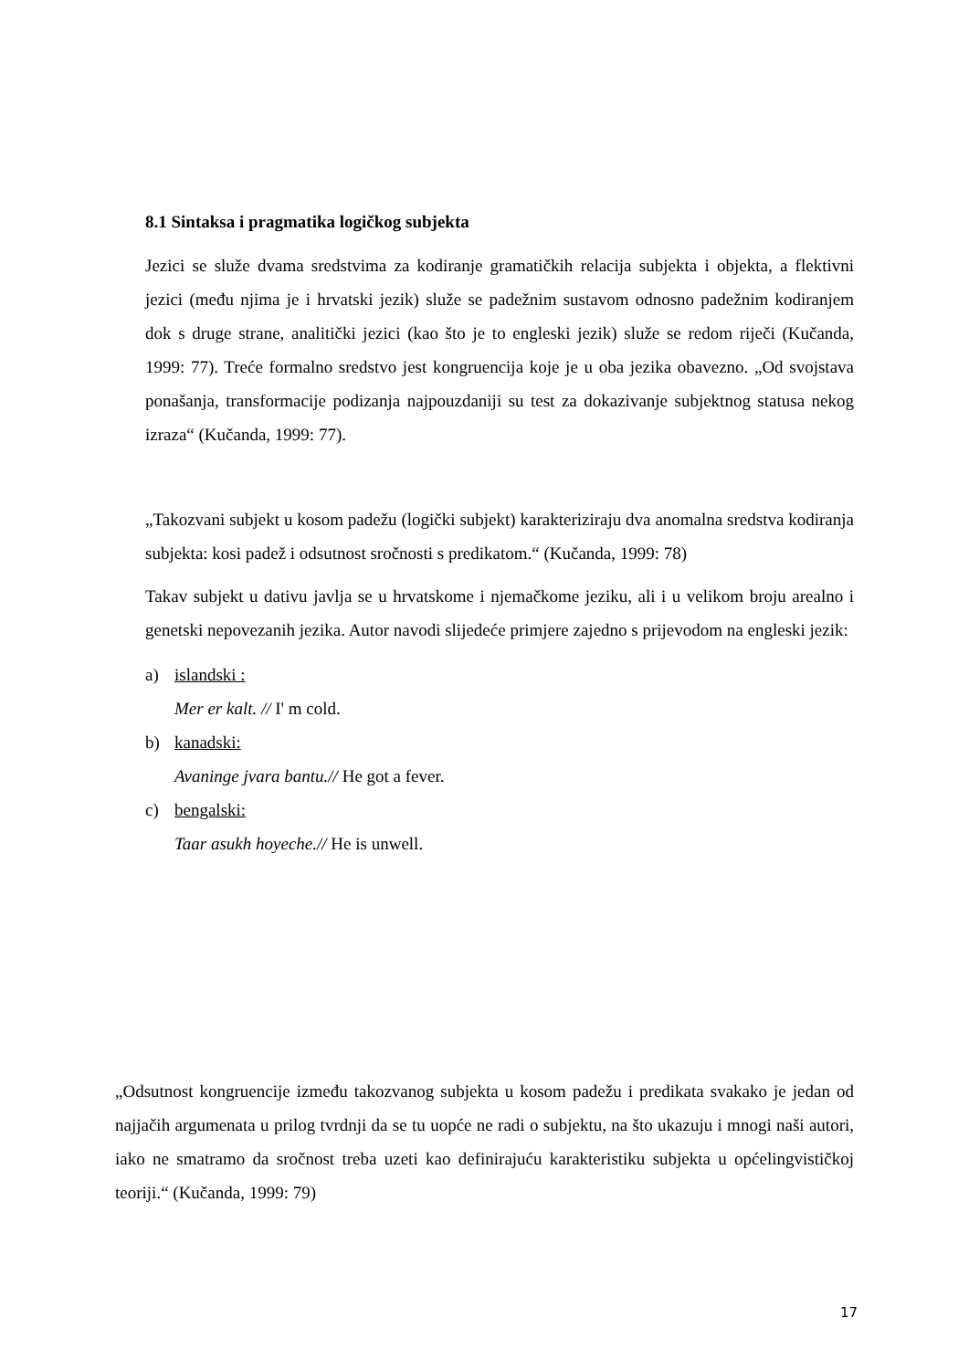8.1 Sintaksa i pragmatika logičkog subjekta
Jezici se služe dvama sredstvima za kodiranje gramatičkih relacija subjekta i objekta, a flektivni jezici (među njima je i hrvatski jezik) služe se padežnim sustavom odnosno padežnim kodiranjem dok s druge strane, analitički jezici (kao što je to engleski jezik) služe se redom riječi (Kučanda, 1999: 77). Treće formalno sredstvo jest kongruencija koje je u oba jezika obavezno. „Od svojstava ponašanja, transformacije podizanja najpouzdaniji su test za dokazivanje subjektnog statusa nekog izraza“ (Kučanda, 1999: 77).
„Takozvani subjekt u kosom padežu (logički subjekt) karakteriziraju dva anomalna sredstva kodiranja subjekta: kosi padež i odsutnost sročnosti s predikatom.“ (Kučanda, 1999: 78)
Takav subjekt u dativu javlja se u hrvatskome i njemačkome jeziku, ali i u velikom broju arealno i genetski nepovezanih jezika. Autor navodi slijedeće primjere zajedno s prijevodom na engleski jezik:
a) islandski :
Mer er kalt. // I' m cold.
b) kanadski:
Avaninge jvara bantu.// He got a fever.
c) bengalski:
Taar asukh hoyeche.// He is unwell.
„Odsutnost kongruencije između takozvanog subjekta u kosom padežu i predikata svakako je jedan od najjačih argumenata u prilog tvrdnji da se tu uopće ne radi o subjektu, na što ukazuju i mnogi naši autori, iako ne smatramo da sročnost treba uzeti kao definirajuću karakteristiku subjekta u općelingvističkoj teoriji.“ (Kučanda, 1999: 79)
17